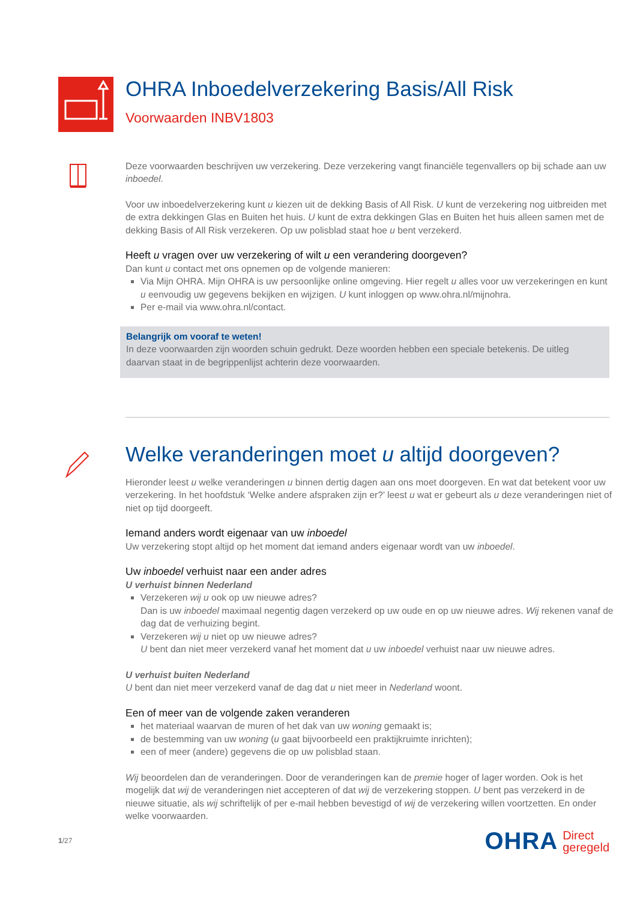OHRA Inboedelverzekering Basis/All Risk
Voorwaarden INBV1803
Deze voorwaarden beschrijven uw verzekering. Deze verzekering vangt financiële tegenvallers op bij schade aan uw inboedel.
Voor uw inboedelverzekering kunt u kiezen uit de dekking Basis of All Risk. U kunt de verzekering nog uitbreiden met de extra dekkingen Glas en Buiten het huis. U kunt de extra dekkingen Glas en Buiten het huis alleen samen met de dekking Basis of All Risk verzekeren. Op uw polisblad staat hoe u bent verzekerd.
Heeft u vragen over uw verzekering of wilt u een verandering doorgeven?
Dan kunt u contact met ons opnemen op de volgende manieren:
Via Mijn OHRA. Mijn OHRA is uw persoonlijke online omgeving. Hier regelt u alles voor uw verzekeringen en kunt u eenvoudig uw gegevens bekijken en wijzigen. U kunt inloggen op www.ohra.nl/mijnohra.
Per e-mail via www.ohra.nl/contact.
Belangrijk om vooraf te weten!
In deze voorwaarden zijn woorden schuin gedrukt. Deze woorden hebben een speciale betekenis. De uitleg daarvan staat in de begrippenlijst achterin deze voorwaarden.
Welke veranderingen moet u altijd doorgeven?
Hieronder leest u welke veranderingen u binnen dertig dagen aan ons moet doorgeven. En wat dat betekent voor uw verzekering. In het hoofdstuk ‘Welke andere afspraken zijn er?’ leest u wat er gebeurt als u deze veranderingen niet of niet op tijd doorgeeft.
Iemand anders wordt eigenaar van uw inboedel
Uw verzekering stopt altijd op het moment dat iemand anders eigenaar wordt van uw inboedel.
Uw inboedel verhuist naar een ander adres
U verhuist binnen Nederland
Verzekeren wij u ook op uw nieuwe adres?
Dan is uw inboedel maximaal negentig dagen verzekerd op uw oude en op uw nieuwe adres. Wij rekenen vanaf de dag dat de verhuizing begint.
Verzekeren wij u niet op uw nieuwe adres?
U bent dan niet meer verzekerd vanaf het moment dat u uw inboedel verhuist naar uw nieuwe adres.
U verhuist buiten Nederland
U bent dan niet meer verzekerd vanaf de dag dat u niet meer in Nederland woont.
Een of meer van de volgende zaken veranderen
het materiaal waarvan de muren of het dak van uw woning gemaakt is;
de bestemming van uw woning (u gaat bijvoorbeeld een praktijkruimte inrichten);
een of meer (andere) gegevens die op uw polisblad staan.
Wij beoordelen dan de veranderingen. Door de veranderingen kan de premie hoger of lager worden. Ook is het mogelijk dat wij de veranderingen niet accepteren of dat wij de verzekering stoppen. U bent pas verzekerd in de nieuwe situatie, als wij schriftelijk of per e-mail hebben bevestigd of wij de verzekering willen voortzetten. En onder welke voorwaarden.
1/27
OHRA Direct
geregeld